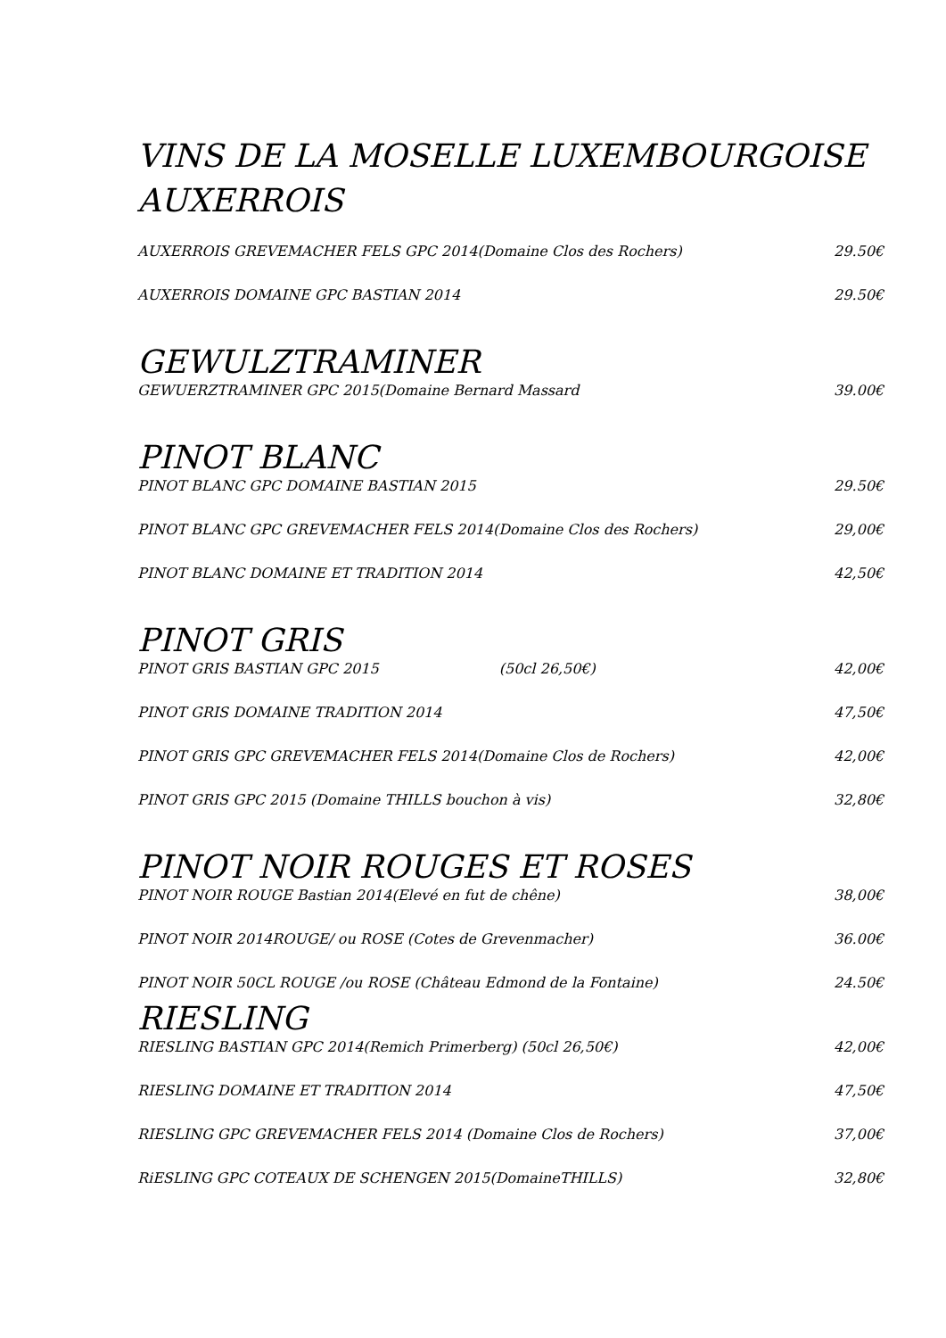VINS DE LA MOSELLE LUXEMBOURGOISE
AUXERROIS
AUXERROIS GREVEMACHER FELS GPC 2014(Domaine Clos des Rochers) 29.50€
AUXERROIS DOMAINE GPC BASTIAN 2014 29.50€
GEWULZTRAMINER
GEWUERZTRAMINER GPC 2015(Domaine Bernard Massard 39.00€
PINOT BLANC
PINOT BLANC GPC DOMAINE BASTIAN 2015 29.50€
PINOT BLANC GPC GREVEMACHER FELS 2014(Domaine Clos des Rochers) 29,00€
PINOT BLANC DOMAINE ET TRADITION 2014 42,50€
PINOT GRIS
PINOT GRIS BASTIAN GPC 2015 (50cl 26,50€) 42,00€
PINOT GRIS DOMAINE TRADITION 2014 47,50€
PINOT GRIS GPC GREVEMACHER FELS 2014(Domaine Clos de Rochers) 42,00€
PINOT GRIS GPC 2015 (Domaine THILLS bouchon à vis) 32,80€
PINOT NOIR ROUGES ET ROSES
PINOT NOIR ROUGE Bastian 2014(Elevé en fut de chêne) 38,00€
PINOT NOIR 2014ROUGE/ ou ROSE (Cotes de Grevenmacher) 36.00€
PINOT NOIR 50CL ROUGE /ou ROSE (Château Edmond de la Fontaine) 24.50€
RIESLING
RIESLING BASTIAN GPC 2014(Remich Primerberg) (50cl 26,50€) 42,00€
RIESLING DOMAINE ET TRADITION 2014 47,50€
RIESLING GPC GREVEMACHER FELS 2014 (Domaine Clos de Rochers) 37,00€
RiESLING GPC COTEAUX DE SCHENGEN 2015(DomaineTHILLS) 32,80€